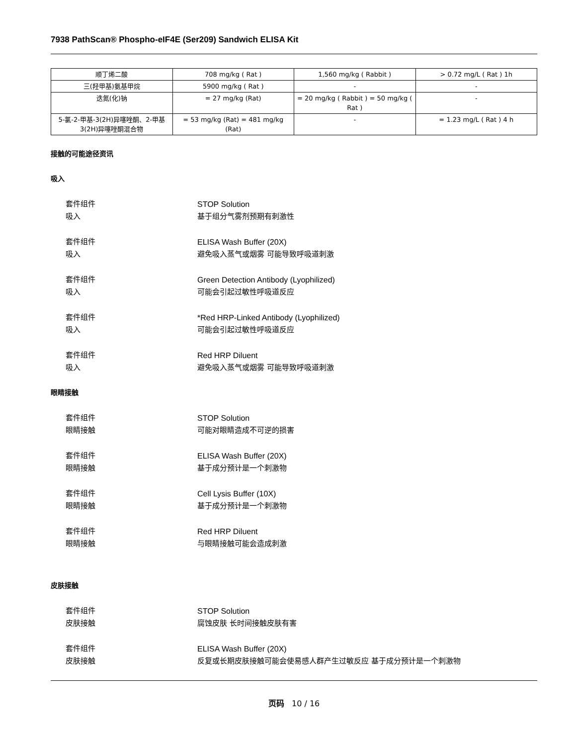7938 PathScan® Phospho-eIF4E (Ser209) Sandwich ELISA Kit
| 顺丁烯二酸 | 708 mg/kg ( Rat ) | 1,560 mg/kg ( Rabbit ) | > 0.72 mg/L ( Rat ) 1h |
| 三(羟甲基)氨基甲烷 | 5900 mg/kg ( Rat ) | - | - |
| 迭氮(化)钠 | = 27 mg/kg (Rat) | = 20 mg/kg ( Rabbit ) = 50 mg/kg ( Rat ) | - |
| 5-氯-2-甲基-3(2H)异噻唑酮、2-甲基3(2H)异噻唑酮混合物 | = 53 mg/kg (Rat) = 481 mg/kg (Rat) | - | = 1.23 mg/L ( Rat ) 4 h |
接触的可能途径资讯
吸入
套件组件
STOP Solution
吸入
基于组分气雾剂预期有刺激性
套件组件
ELISA Wash Buffer (20X)
吸入
避免吸入蒸气或烟雾 可能导致呼吸道刺激
套件组件
Green Detection Antibody (Lyophilized)
吸入
可能会引起过敏性呼吸道反应
套件组件
*Red HRP-Linked Antibody (Lyophilized)
吸入
可能会引起过敏性呼吸道反应
套件组件
Red HRP Diluent
吸入
避免吸入蒸气或烟雾 可能导致呼吸道刺激
眼睛接触
套件组件
STOP Solution
眼睛接触
可能对眼睛造成不可逆的损害
套件组件
ELISA Wash Buffer (20X)
眼睛接触
基于成分预计是一个刺激物
套件组件
Cell Lysis Buffer (10X)
眼睛接触
基于成分预计是一个刺激物
套件组件
Red HRP Diluent
眼睛接触
与眼睛接触可能会造成刺激
皮肤接触
套件组件
STOP Solution
皮肤接触
腐蚀皮肤 长时间接触皮肤有害
套件组件
ELISA Wash Buffer (20X)
皮肤接触
反复或长期皮肤接触可能会使易感人群产生过敏反应 基于成分预计是一个刺激物
页码 10 / 16